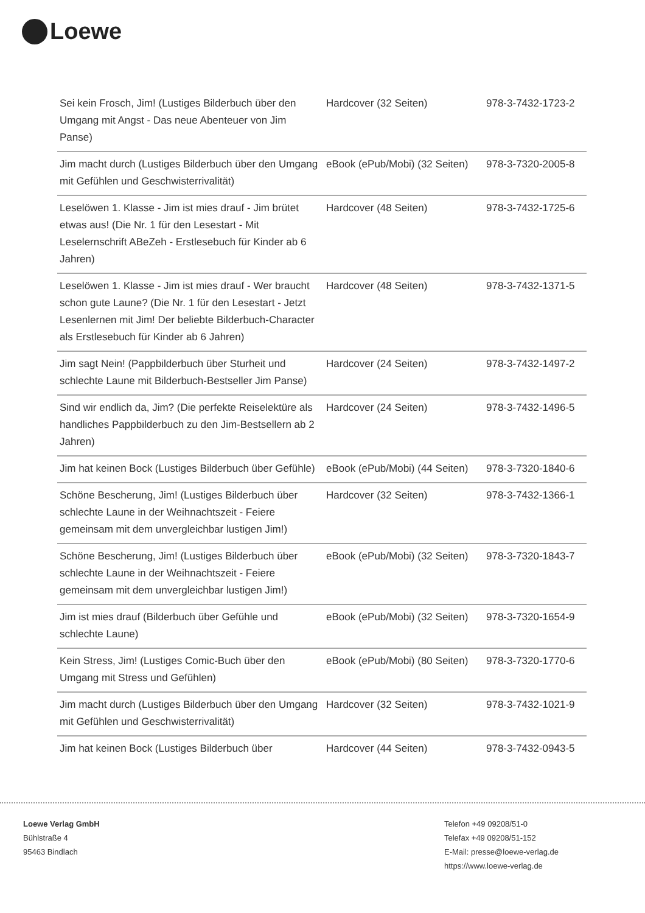Loewe
| Sei kein Frosch, Jim! (Lustiges Bilderbuch über den Umgang mit Angst - Das neue Abenteuer von Jim Panse) | Hardcover (32 Seiten) | 978-3-7432-1723-2 |
| Jim macht durch (Lustiges Bilderbuch über den Umgang mit Gefühlen und Geschwisterrivalität) | eBook (ePub/Mobi) (32 Seiten) | 978-3-7320-2005-8 |
| Leselöwen 1. Klasse - Jim ist mies drauf - Jim brütet etwas aus! (Die Nr. 1 für den Lesestart - Mit Leselernschrift ABeZeh - Erstlesebuch für Kinder ab 6 Jahren) | Hardcover (48 Seiten) | 978-3-7432-1725-6 |
| Leselöwen 1. Klasse - Jim ist mies drauf - Wer braucht schon gute Laune? (Die Nr. 1 für den Lesestart - Jetzt Lesenlernen mit Jim! Der beliebte Bilderbuch-Character als Erstlesebuch für Kinder ab 6 Jahren) | Hardcover (48 Seiten) | 978-3-7432-1371-5 |
| Jim sagt Nein! (Pappbilderbuch über Sturheit und schlechte Laune mit Bilderbuch-Bestseller Jim Panse) | Hardcover (24 Seiten) | 978-3-7432-1497-2 |
| Sind wir endlich da, Jim? (Die perfekte Reiselektüre als handliches Pappbilderbuch zu den Jim-Bestsellern ab 2 Jahren) | Hardcover (24 Seiten) | 978-3-7432-1496-5 |
| Jim hat keinen Bock (Lustiges Bilderbuch über Gefühle) | eBook (ePub/Mobi) (44 Seiten) | 978-3-7320-1840-6 |
| Schöne Bescherung, Jim! (Lustiges Bilderbuch über schlechte Laune in der Weihnachtszeit - Feiere gemeinsam mit dem unvergleichbar lustigen Jim!) | Hardcover (32 Seiten) | 978-3-7432-1366-1 |
| Schöne Bescherung, Jim! (Lustiges Bilderbuch über schlechte Laune in der Weihnachtszeit - Feiere gemeinsam mit dem unvergleichbar lustigen Jim!) | eBook (ePub/Mobi) (32 Seiten) | 978-3-7320-1843-7 |
| Jim ist mies drauf (Bilderbuch über Gefühle und schlechte Laune) | eBook (ePub/Mobi) (32 Seiten) | 978-3-7320-1654-9 |
| Kein Stress, Jim! (Lustiges Comic-Buch über den Umgang mit Stress und Gefühlen) | eBook (ePub/Mobi) (80 Seiten) | 978-3-7320-1770-6 |
| Jim macht durch (Lustiges Bilderbuch über den Umgang mit Gefühlen und Geschwisterrivalität) | Hardcover (32 Seiten) | 978-3-7432-1021-9 |
| Jim hat keinen Bock (Lustiges Bilderbuch über | Hardcover (44 Seiten) | 978-3-7432-0943-5 |
Loewe Verlag GmbH
Bühlstraße 4
95463 Bindlach
Telefon +49 09208/51-0
Telefax +49 09208/51-152
E-Mail: presse@loewe-verlag.de
https://www.loewe-verlag.de